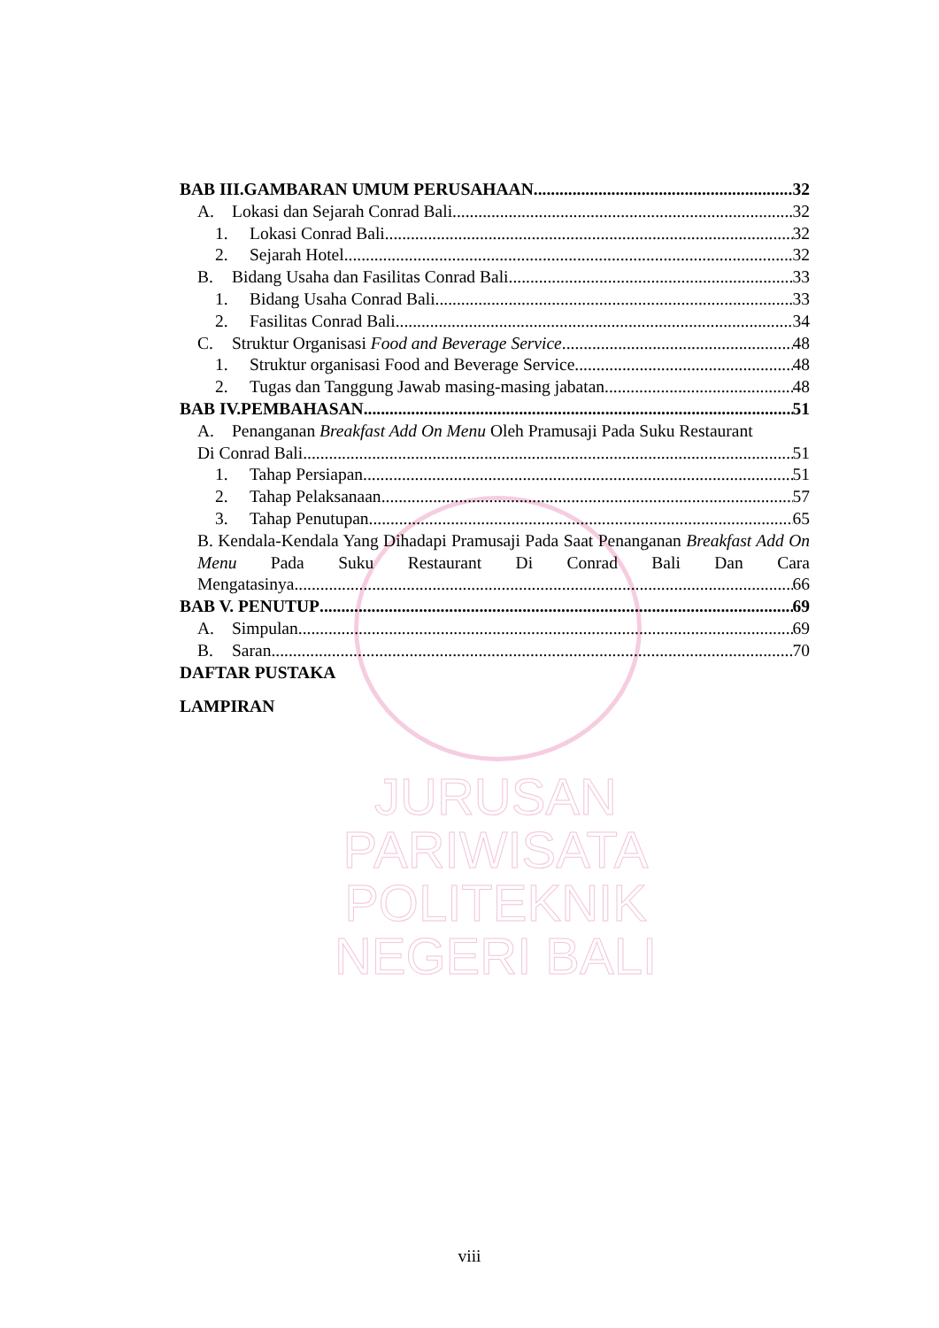BAB III.GAMBARAN UMUM PERUSAHAAN 32
A. Lokasi dan Sejarah Conrad Bali 32
1. Lokasi Conrad Bali 32
2. Sejarah Hotel 32
B. Bidang Usaha dan Fasilitas Conrad Bali 33
1. Bidang Usaha Conrad Bali 33
2. Fasilitas Conrad Bali 34
C. Struktur Organisasi Food and Beverage Service 48
1. Struktur organisasi Food and Beverage Service 48
2. Tugas dan Tanggung Jawab masing-masing jabatan 48
BAB IV.PEMBAHASAN 51
A. Penanganan Breakfast Add On Menu Oleh Pramusaji Pada Suku Restaurant
Di Conrad Bali 51
1. Tahap Persiapan 51
2. Tahap Pelaksanaan 57
3. Tahap Penutupan 65
B. Kendala-Kendala Yang Dihadapi Pramusaji Pada Saat Penanganan Breakfast Add On Menu Pada Suku Restaurant Di Conrad Bali Dan Cara
Mengatasinya 66
BAB V. PENUTUP 69
A. Simpulan 69
B. Saran 70
DAFTAR PUSTAKA
LAMPIRAN
JURUSAN PARIWISATA
POLITEKNIK NEGERI BALI
viii